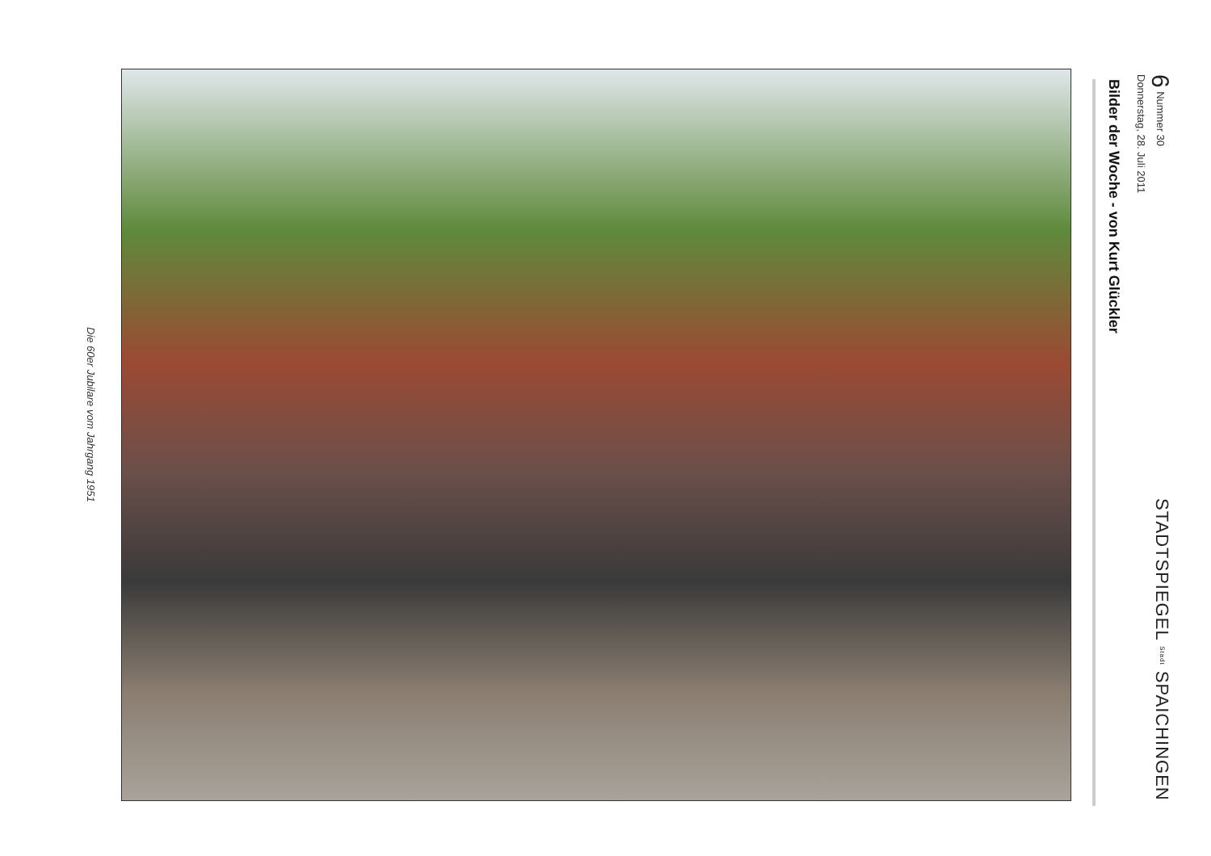6 Nummer 30
Donnerstag, 28. Juli 2011
STADTSPIEGEL Stadt SPAICHINGEN
Bilder der Woche - von Kurt Glückler
Die 60er Jubilare vom Jahrgang 1951